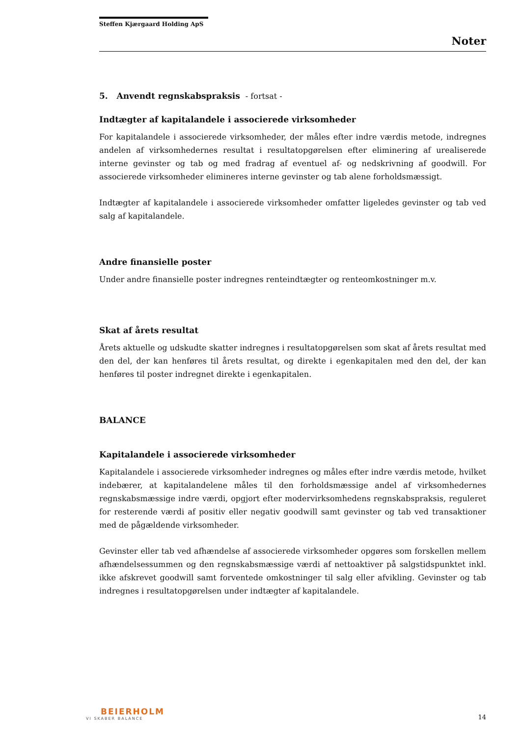Steffen Kjærgaard Holding ApS
Noter
5. Anvendt regnskabspraksis - fortsat -
Indtægter af kapitalandele i associerede virksomheder
For kapitalandele i associerede virksomheder, der måles efter indre værdis metode, indregnes andelen af virksomhedernes resultat i resultatopgørelsen efter eliminering af urealiserede interne gevinster og tab og med fradrag af eventuel af- og nedskrivning af goodwill. For associerede virksomheder elimineres interne gevinster og tab alene forholdsmæssigt.
Indtægter af kapitalandele i associerede virksomheder omfatter ligeledes gevinster og tab ved salg af kapitalandele.
Andre finansielle poster
Under andre finansielle poster indregnes renteindtægter og renteomkostninger m.v.
Skat af årets resultat
Årets aktuelle og udskudte skatter indregnes i resultatopgørelsen som skat af årets resultat med den del, der kan henføres til årets resultat, og direkte i egenkapitalen med den del, der kan henføres til poster indregnet direkte i egenkapitalen.
BALANCE
Kapitalandele i associerede virksomheder
Kapitalandele i associerede virksomheder indregnes og måles efter indre værdis metode, hvilket indebærer, at kapitalandelene måles til den forholdsmæssige andel af virksomhedernes regnskabsmæssige indre værdi, opgjort efter modervirksomhedens regnskabspraksis, reguleret for resterende værdi af positiv eller negativ goodwill samt gevinster og tab ved transaktioner med de pågældende virksomheder.
Gevinster eller tab ved afhændelse af associerede virksomheder opgøres som forskellen mellem afhændelsessummen og den regnskabsmæssige værdi af nettoaktiver på salgstidspunktet inkl. ikke afskrevet goodwill samt forventede omkostninger til salg eller afvikling. Gevinster og tab indregnes i resultatopgørelsen under indtægter af kapitalandele.
BEIERHOLM
VI SKABER BALANCE
14